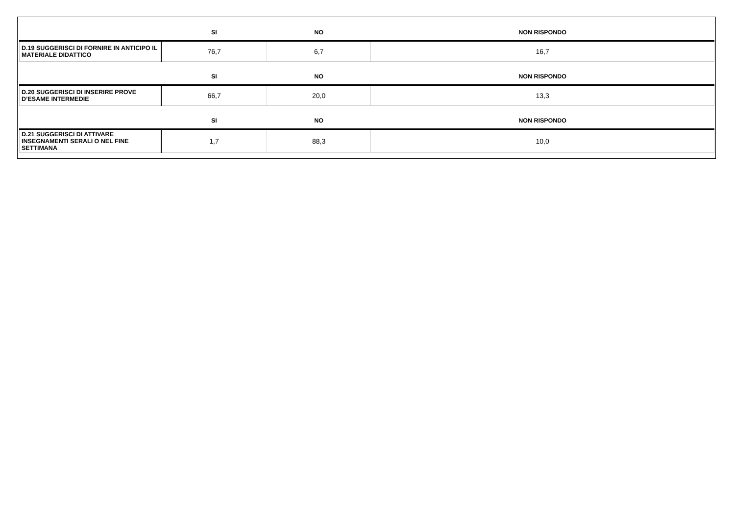| | SI | NO | NON RISPONDO |
| --- | --- | --- | --- |
| D.19 SUGGERISCI DI FORNIRE IN ANTICIPO IL MATERIALE DIDATTICO | 76,7 | 6,7 | 16,7 |
| | SI | NO | NON RISPONDO |
| D.20 SUGGERISCI DI INSERIRE PROVE D’ESAME INTERMEDIE | 66,7 | 20,0 | 13,3 |
| | SI | NO | NON RISPONDO |
| D.21 SUGGERISCI DI ATTIVARE INSEGNAMENTI SERALI O NEL FINE SETTIMANA | 1,7 | 88,3 | 10,0 |